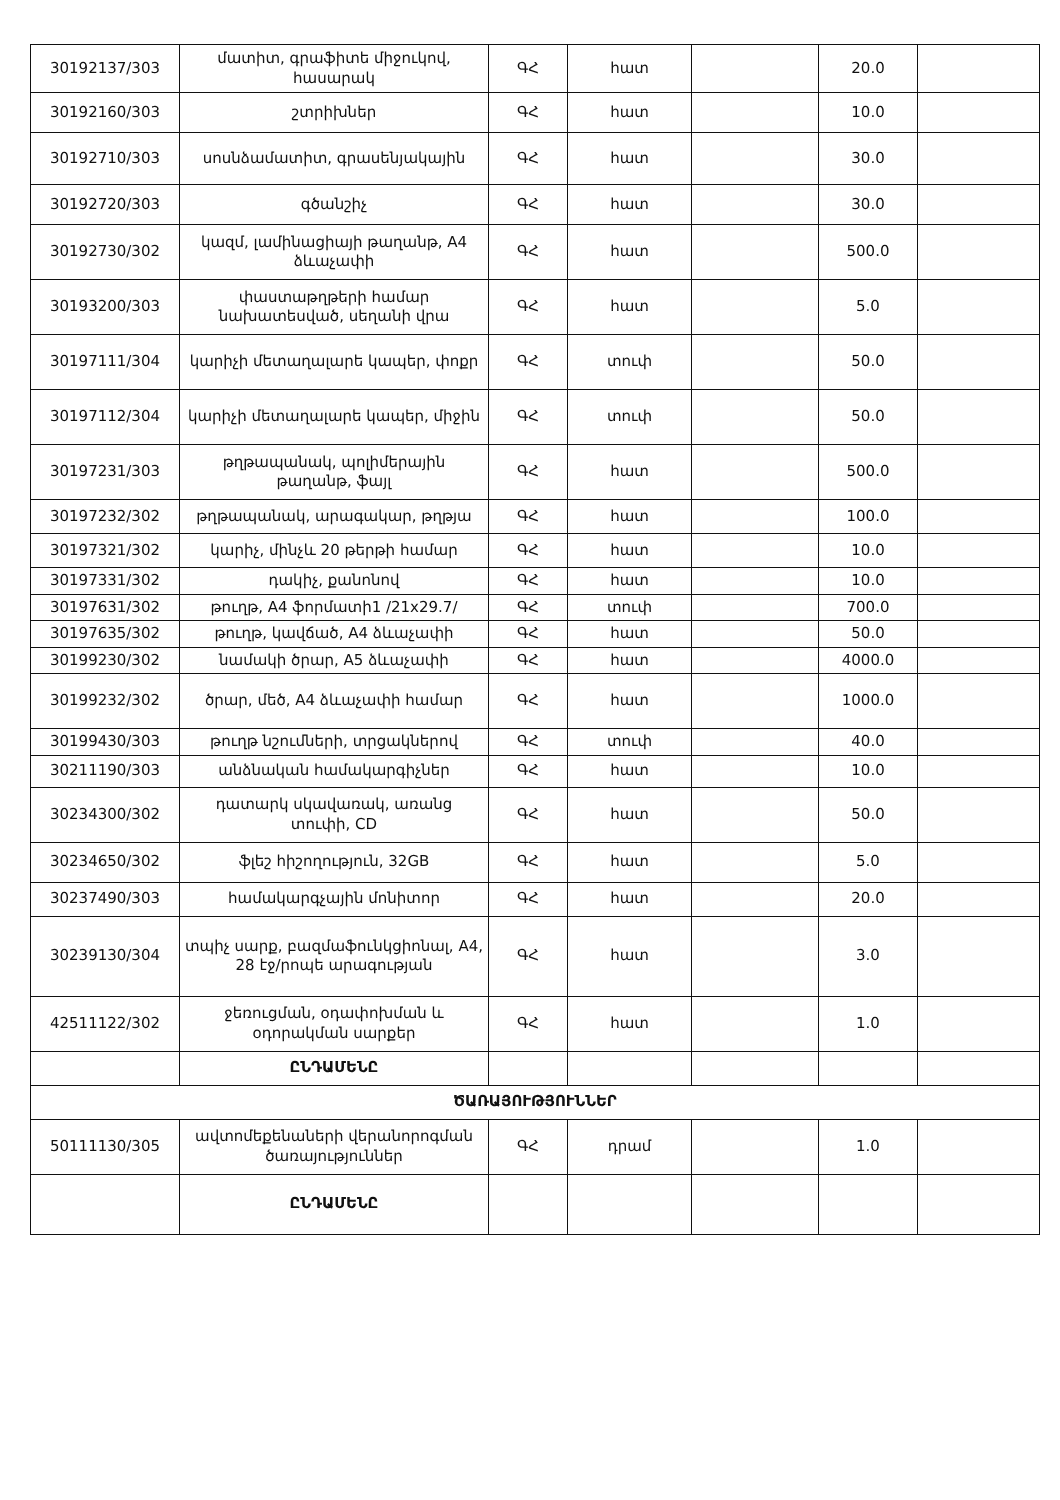| 30192137/303 | մատիտ, գրաֆիտե միջուկով, հասարակ | ԳՀ | հատ | | 20.0 | |
| 30192160/303 | շտրիխներ | ԳՀ | հատ | | 10.0 | |
| 30192710/303 | սոսնձամատիտ, գրասենյակային | ԳՀ | հատ | | 30.0 | |
| 30192720/303 | գծանշիչ | ԳՀ | հատ | | 30.0 | |
| 30192730/302 | կազմ, լամինացիայի թաղանթ, A4 ձևաչափի | ԳՀ | հատ | | 500.0 | |
| 30193200/303 | փաստաթղթերի համար նախատեսված, սեղանի վրա | ԳՀ | հատ | | 5.0 | |
| 30197111/304 | կարիչի մետաղալարե կապեր, փոքր | ԳՀ | տուփ | | 50.0 | |
| 30197112/304 | կարիչի մետաղալարե կապեր, միջին | ԳՀ | տուփ | | 50.0 | |
| 30197231/303 | թղթապանակ, պոլիմերային թաղանթ, ֆայլ | ԳՀ | հատ | | 500.0 | |
| 30197232/302 | թղթապանակ, արագակար, թղթյա | ԳՀ | հատ | | 100.0 | |
| 30197321/302 | կարիչ, մինչև 20 թերթի համար | ԳՀ | հատ | | 10.0 | |
| 30197331/302 | դակիչ, քանոնով | ԳՀ | հատ | | 10.0 | |
| 30197631/302 | թուղթ, A4 ֆորմատի1 /21x29.7/ | ԳՀ | տուփ | | 700.0 | |
| 30197635/302 | թուղթ, կավճած, A4 ձևաչափի | ԳՀ | հատ | | 50.0 | |
| 30199230/302 | նամակի ծրար, A5 ձևաչափի | ԳՀ | հատ | | 4000.0 | |
| 30199232/302 | ծրար, մեծ, A4 ձևաչափի համար | ԳՀ | հատ | | 1000.0 | |
| 30199430/303 | թուղթ նշումների, տրցակներով | ԳՀ | տուփ | | 40.0 | |
| 30211190/303 | անձնական համակարգիչներ | ԳՀ | հատ | | 10.0 | |
| 30234300/302 | դատարկ սկավառակ, առանց տուփի, CD | ԳՀ | հատ | | 50.0 | |
| 30234650/302 | ֆլեշ հիշողություն, 32GB | ԳՀ | հատ | | 5.0 | |
| 30237490/303 | համակարգչային մոնիտոր | ԳՀ | հատ | | 20.0 | |
| 30239130/304 | տպիչ սարք, բազմաֆունկցիոնալ, A4, 28 էջ/րոպե արագության | ԳՀ | հատ | | 3.0 | |
| 42511122/302 | ջեռուցման, օդափոխման և օդորակման սարքեր | ԳՀ | հատ | | 1.0 | |
| | ԸՆԴԱՄԵՆԸ | | | | | |
| ԾԱՌԱՅՈՒԹՅՈՒՆՆԵՐ | | | | | | |
| 50111130/305 | ավտոմեքենաների վերանորոգման ծառայություններ | ԳՀ | դրամ | | 1.0 | |
| | ԸՆԴԱՄԵՆԸ | | | | | |